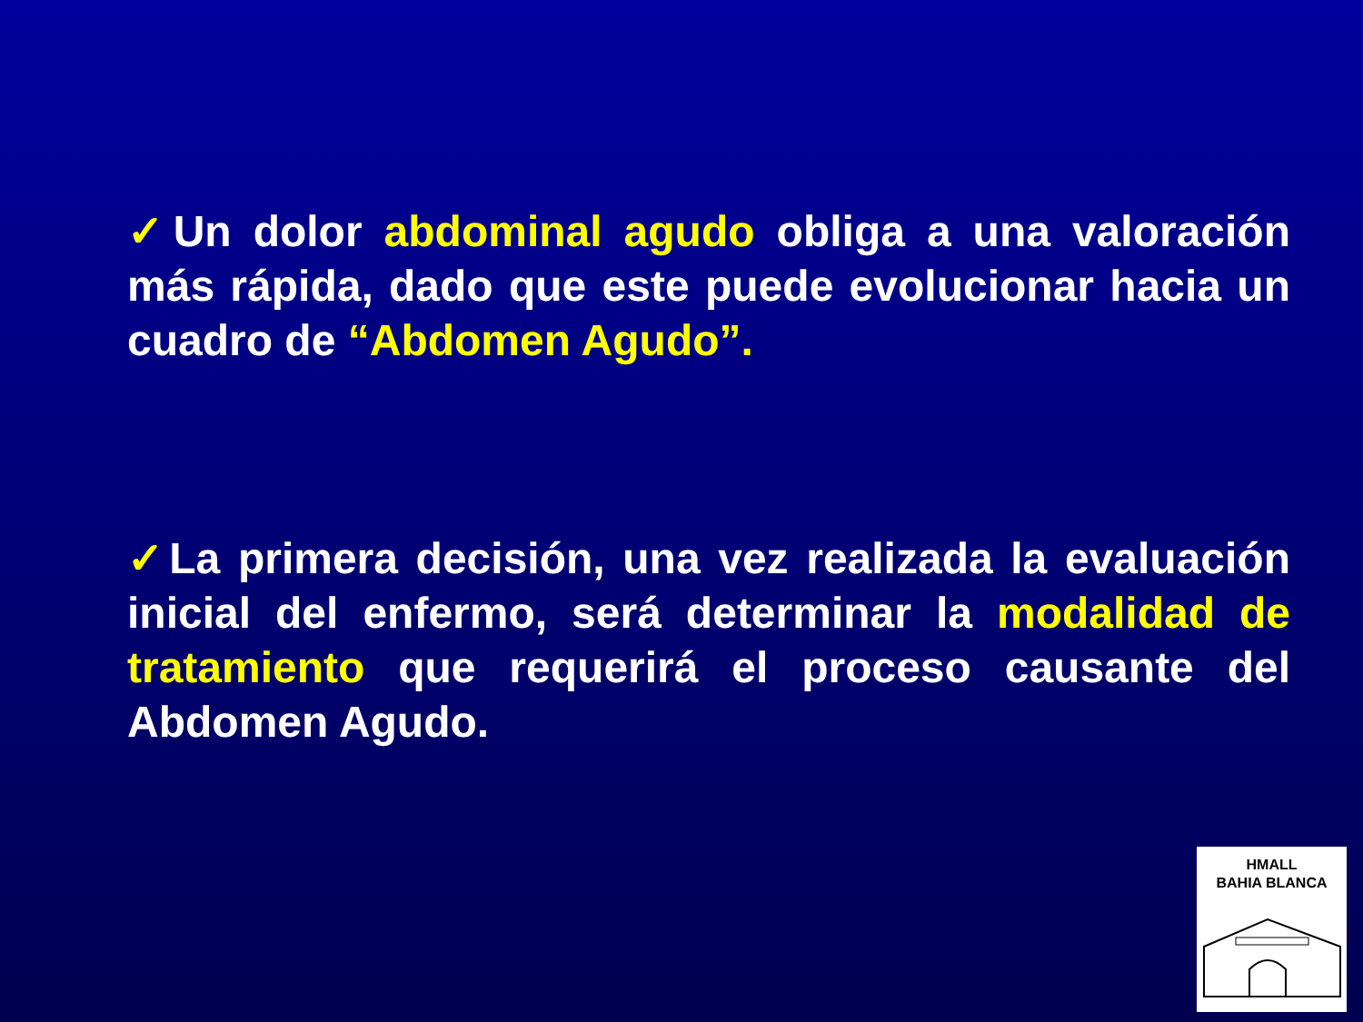✓Un dolor abdominal agudo obliga a una valoración más rápida, dado que este puede evolucionar hacia un cuadro de “Abdomen Agudo”.
✓La primera decisión, una vez realizada la evaluación inicial del enfermo, será determinar la modalidad de tratamiento que requerirá el proceso causante del Abdomen Agudo.
HMALL
BAHIA BLANCA